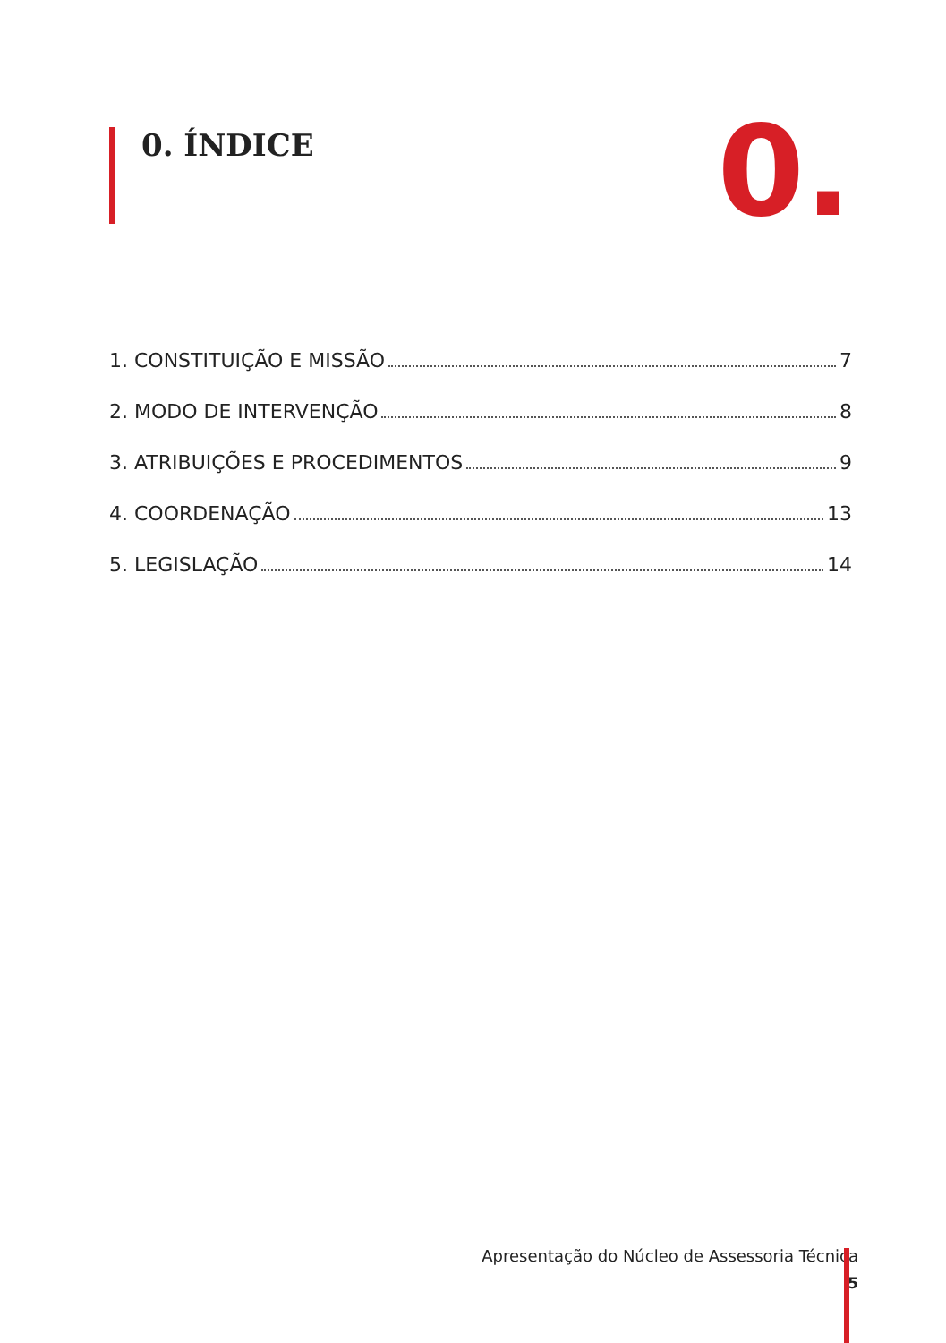0. ÍNDICE 0.
1. CONSTITUIÇÃO E MISSÃO 7
2. MODO DE INTERVENÇÃO 8
3. ATRIBUIÇÕES E PROCEDIMENTOS 9
4. COORDENAÇÃO 13
5. LEGISLAÇÃO 14
Apresentação do Núcleo de Assessoria Técnica
5